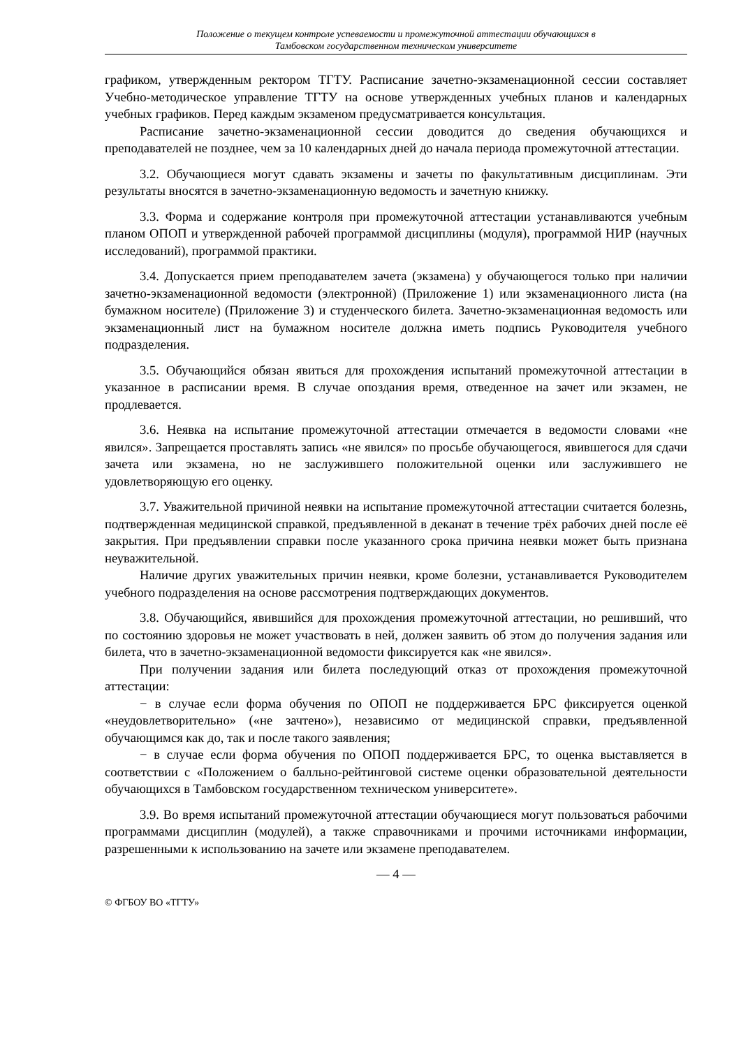Положение о текущем контроле успеваемости и промежуточной аттестации обучающихся в
Тамбовском государственном техническом университете
графиком, утвержденным ректором ТГТУ. Расписание зачетно-экзаменационной сессии составляет Учебно-методическое управление ТГТУ на основе утвержденных учебных планов и календарных учебных графиков. Перед каждым экзаменом предусматривается консультация.
Расписание зачетно-экзаменационной сессии доводится до сведения обучающихся и преподавателей не позднее, чем за 10 календарных дней до начала периода промежуточной аттестации.
3.2. Обучающиеся могут сдавать экзамены и зачеты по факультативным дисциплинам. Эти результаты вносятся в зачетно-экзаменационную ведомость и зачетную книжку.
3.3. Форма и содержание контроля при промежуточной аттестации устанавливаются учебным планом ОПОП и утвержденной рабочей программой дисциплины (модуля), программой НИР (научных исследований), программой практики.
3.4. Допускается прием преподавателем зачета (экзамена) у обучающегося только при наличии зачетно-экзаменационной ведомости (электронной) (Приложение 1) или экзаменационного листа (на бумажном носителе) (Приложение 3) и студенческого билета. Зачетно-экзаменационная ведомость или экзаменационный лист на бумажном носителе должна иметь подпись Руководителя учебного подразделения.
3.5. Обучающийся обязан явиться для прохождения испытаний промежуточной аттестации в указанное в расписании время. В случае опоздания время, отведенное на зачет или экзамен, не продлевается.
3.6. Неявка на испытание промежуточной аттестации отмечается в ведомости словами «не явился». Запрещается проставлять запись «не явился» по просьбе обучающегося, явившегося для сдачи зачета или экзамена, но не заслужившего положительной оценки или заслужившего не удовлетворяющую его оценку.
3.7. Уважительной причиной неявки на испытание промежуточной аттестации считается болезнь, подтвержденная медицинской справкой, предъявленной в деканат в течение трёх рабочих дней после её закрытия. При предъявлении справки после указанного срока причина неявки может быть признана неуважительной.
Наличие других уважительных причин неявки, кроме болезни, устанавливается Руководителем учебного подразделения на основе рассмотрения подтверждающих документов.
3.8. Обучающийся, явившийся для прохождения промежуточной аттестации, но решивший, что по состоянию здоровья не может участвовать в ней, должен заявить об этом до получения задания или билета, что в зачетно-экзаменационной ведомости фиксируется как «не явился».
При получении задания или билета последующий отказ от прохождения промежуточной аттестации:
− в случае если форма обучения по ОПОП не поддерживается БРС фиксируется оценкой «неудовлетворительно» («не зачтено»), независимо от медицинской справки, предъявленной обучающимся как до, так и после такого заявления;
− в случае если форма обучения по ОПОП поддерживается БРС, то оценка выставляется в соответствии с «Положением о балльно-рейтинговой системе оценки образовательной деятельности обучающихся в Тамбовском государственном техническом университете».
3.9. Во время испытаний промежуточной аттестации обучающиеся могут пользоваться рабочими программами дисциплин (модулей), а также справочниками и прочими источниками информации, разрешенными к использованию на зачете или экзамене преподавателем.
— 4 —
© ФГБОУ ВО «ТГТУ»